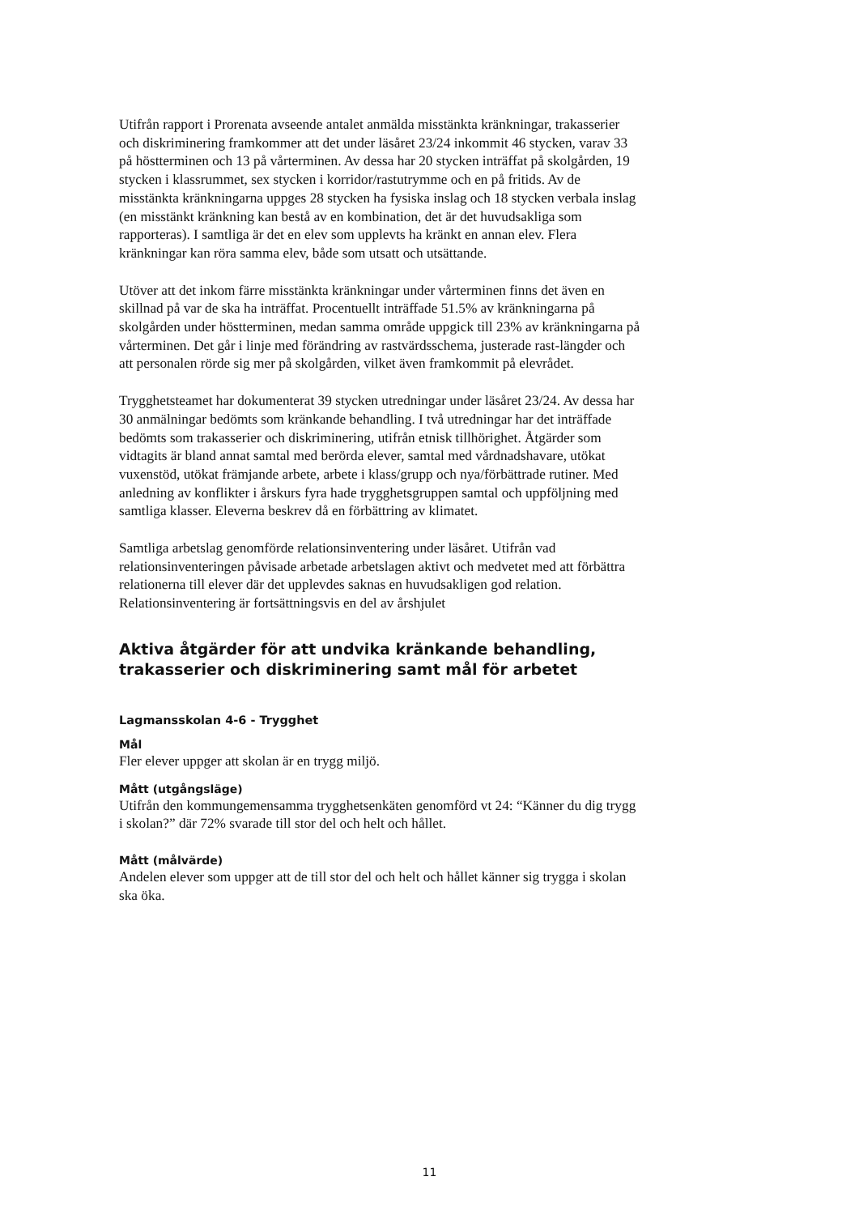Utifrån rapport i Prorenata avseende antalet anmälda misstänkta kränkningar, trakasserier och diskriminering framkommer att det under läsåret 23/24 inkommit 46 stycken, varav 33 på höstterminen och 13 på vårterminen. Av dessa har 20 stycken inträffat på skolgården, 19 stycken i klassrummet, sex stycken i korridor/rastutrymme och en på fritids. Av de misstänkta kränkningarna uppges 28 stycken ha fysiska inslag och 18 stycken verbala inslag (en misstänkt kränkning kan bestå av en kombination, det är det huvudsakliga som rapporteras). I samtliga är det en elev som upplevts ha kränkt en annan elev. Flera kränkningar kan röra samma elev, både som utsatt och utsättande.
Utöver att det inkom färre misstänkta kränkningar under vårterminen finns det även en skillnad på var de ska ha inträffat. Procentuellt inträffade 51.5% av kränkningarna på skolgården under höstterminen, medan samma område uppgick till 23% av kränkningarna på vårterminen. Det går i linje med förändring av rastvärdsschema, justerade rast-längder och att personalen rörde sig mer på skolgården, vilket även framkommit på elevrådet.
Trygghetsteamet har dokumenterat 39 stycken utredningar under läsåret 23/24. Av dessa har 30 anmälningar bedömts som kränkande behandling. I två utredningar har det inträffade bedömts som trakasserier och diskriminering, utifrån etnisk tillhörighet. Åtgärder som vidtagits är bland annat samtal med berörda elever, samtal med vårdnadshavare, utökat vuxenstöd, utökat främjande arbete, arbete i klass/grupp och nya/förbättrade rutiner. Med anledning av konflikter i årskurs fyra hade trygghetsgruppen samtal och uppföljning med samtliga klasser. Eleverna beskrev då en förbättring av klimatet.
Samtliga arbetslag genomförde relationsinventering under läsåret. Utifrån vad relationsinventeringen påvisade arbetade arbetslagen aktivt och medvetet med att förbättra relationerna till elever där det upplevdes saknas en huvudsakligen god relation. Relationsinventering är fortsättningsvis en del av årshjulet
Aktiva åtgärder för att undvika kränkande behandling, trakasserier och diskriminering samt mål för arbetet
Lagmansskolan 4-6 - Trygghet
Mål
Fler elever uppger att skolan är en trygg miljö.
Mått (utgångsläge)
Utifrån den kommungemensamma trygghetsenkäten genomförd vt 24: “Känner du dig trygg i skolan?” där 72% svarade till stor del och helt och hållet.
Mått (målvärde)
Andelen elever som uppger att de till stor del och helt och hållet känner sig trygga i skolan ska öka.
11